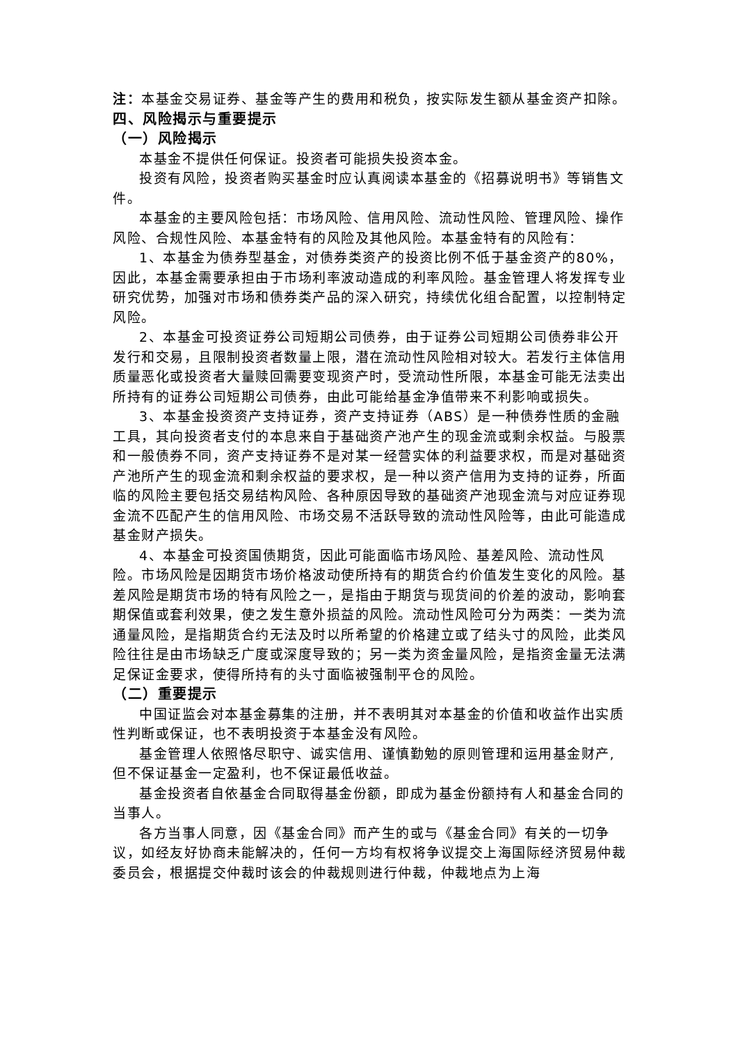注：本基金交易证券、基金等产生的费用和税负，按实际发生额从基金资产扣除。
四、风险揭示与重要提示
（一）风险揭示
本基金不提供任何保证。投资者可能损失投资本金。
投资有风险，投资者购买基金时应认真阅读本基金的《招募说明书》等销售文件。
本基金的主要风险包括：市场风险、信用风险、流动性风险、管理风险、操作风险、合规性风险、本基金特有的风险及其他风险。本基金特有的风险有：
1、本基金为债券型基金，对债券类资产的投资比例不低于基金资产的80%，因此，本基金需要承担由于市场利率波动造成的利率风险。基金管理人将发挥专业研究优势，加强对市场和债券类产品的深入研究，持续优化组合配置，以控制特定风险。
2、本基金可投资证券公司短期公司债券，由于证券公司短期公司债券非公开发行和交易，且限制投资者数量上限，潜在流动性风险相对较大。若发行主体信用质量恶化或投资者大量赎回需要变现资产时，受流动性所限，本基金可能无法卖出所持有的证券公司短期公司债券，由此可能给基金净值带来不利影响或损失。
3、本基金投资资产支持证券，资产支持证券（ABS）是一种债券性质的金融工具，其向投资者支付的本息来自于基础资产池产生的现金流或剩余权益。与股票和一般债券不同，资产支持证券不是对某一经营实体的利益要求权，而是对基础资产池所产生的现金流和剩余权益的要求权，是一种以资产信用为支持的证券，所面临的风险主要包括交易结构风险、各种原因导致的基础资产池现金流与对应证券现金流不匹配产生的信用风险、市场交易不活跃导致的流动性风险等，由此可能造成基金财产损失。
4、本基金可投资国债期货，因此可能面临市场风险、基差风险、流动性风险。市场风险是因期货市场价格波动使所持有的期货合约价值发生变化的风险。基差风险是期货市场的特有风险之一，是指由于期货与现货间的价差的波动，影响套期保值或套利效果，使之发生意外损益的风险。流动性风险可分为两类：一类为流通量风险，是指期货合约无法及时以所希望的价格建立或了结头寸的风险，此类风险往往是由市场缺乏广度或深度导致的；另一类为资金量风险，是指资金量无法满足保证金要求，使得所持有的头寸面临被强制平仓的风险。
（二）重要提示
中国证监会对本基金募集的注册，并不表明其对本基金的价值和收益作出实质性判断或保证，也不表明投资于本基金没有风险。
基金管理人依照恪尽职守、诚实信用、谨慎勤勉的原则管理和运用基金财产,但不保证基金一定盈利，也不保证最低收益。
基金投资者自依基金合同取得基金份额，即成为基金份额持有人和基金合同的当事人。
各方当事人同意，因《基金合同》而产生的或与《基金合同》有关的一切争议，如经友好协商未能解决的，任何一方均有权将争议提交上海国际经济贸易仲裁委员会，根据提交仲裁时该会的仲裁规则进行仲裁，仲裁地点为上海